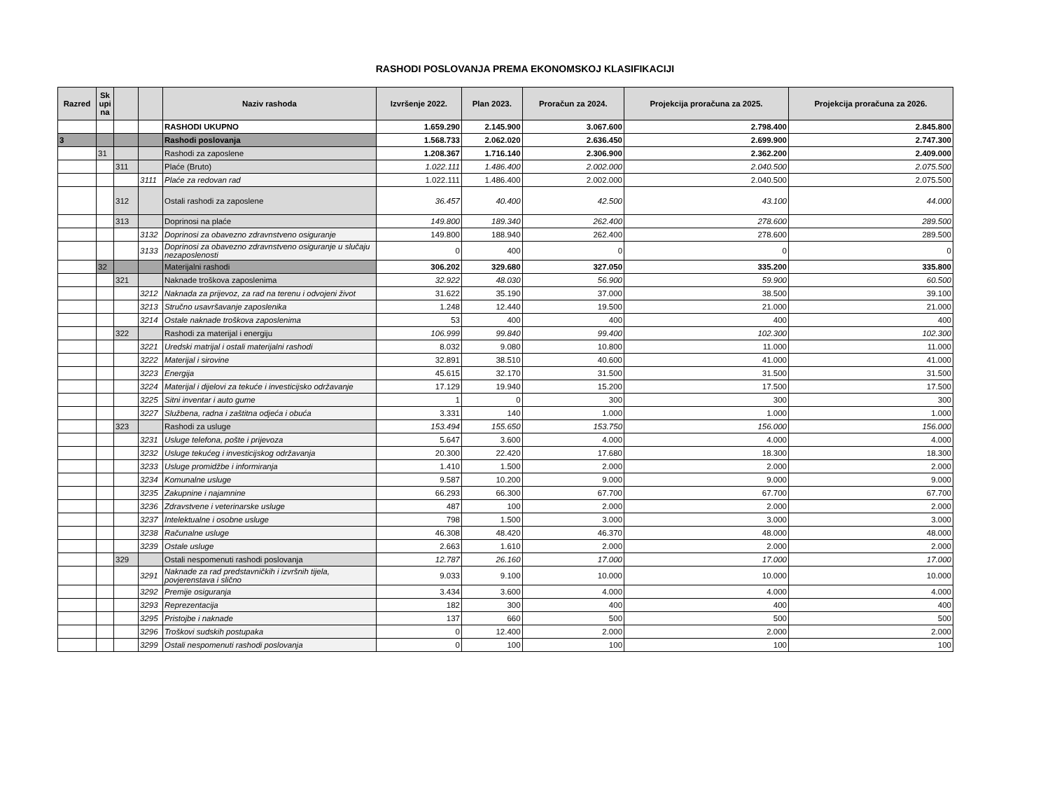RASHODI POSLOVANJA PREMA EKONOMSKOJ KLASIFIKACIJI
| Razred | Sk upi na | | | Naziv rashoda | Izvršenje 2022. | Plan 2023. | Proračun za 2024. | Projekcija proračuna za 2025. | Projekcija proračuna za 2026. |
| --- | --- | --- | --- | --- | --- | --- | --- | --- | --- |
| | | | | RASHODI UKUPNO | 1.659.290 | 2.145.900 | 3.067.600 | 2.798.400 | 2.845.800 |
| 3 | | | | Rashodi poslovanja | 1.568.733 | 2.062.020 | 2.636.450 | 2.699.900 | 2.747.300 |
| | 31 | | | Rashodi za zaposlene | 1.208.367 | 1.716.140 | 2.306.900 | 2.362.200 | 2.409.000 |
| | | 311 | | Plaće (Bruto) | 1.022.111 | 1.486.400 | 2.002.000 | 2.040.500 | 2.075.500 |
| | | | 3111 | Plaće za redovan rad | 1.022.111 | 1.486.400 | 2.002.000 | 2.040.500 | 2.075.500 |
| | | 312 | | Ostali rashodi za zaposlene | 36.457 | 40.400 | 42.500 | 43.100 | 44.000 |
| | | 313 | | Doprinosi na plaće | 149.800 | 189.340 | 262.400 | 278.600 | 289.500 |
| | | | 3132 | Doprinosi za obavezno zdravnstveno osiguranje | 149.800 | 188.940 | 262.400 | 278.600 | 289.500 |
| | | | 3133 | Doprinosi za obavezno zdravnstveno osiguranje u slučaju nezaposlenosti | 0 | 400 | 0 | 0 | 0 |
| | 32 | | | Materijalni rashodi | 306.202 | 329.680 | 327.050 | 335.200 | 335.800 |
| | | 321 | | Naknade troškova zaposlenima | 32.922 | 48.030 | 56.900 | 59.900 | 60.500 |
| | | | 3212 | Naknada za prijevoz, za rad na terenu i odvojeni život | 31.622 | 35.190 | 37.000 | 38.500 | 39.100 |
| | | | 3213 | Stručno usavršavanje zaposlenika | 1.248 | 12.440 | 19.500 | 21.000 | 21.000 |
| | | | 3214 | Ostale naknade troškova zaposlenima | 53 | 400 | 400 | 400 | 400 |
| | | 322 | | Rashodi za materijal i energiju | 106.999 | 99.840 | 99.400 | 102.300 | 102.300 |
| | | | 3221 | Uredski matrijal i ostali materijalni rashodi | 8.032 | 9.080 | 10.800 | 11.000 | 11.000 |
| | | | 3222 | Materijal i sirovine | 32.891 | 38.510 | 40.600 | 41.000 | 41.000 |
| | | | 3223 | Energija | 45.615 | 32.170 | 31.500 | 31.500 | 31.500 |
| | | | 3224 | Materijal i dijelovi za tekuće i investicijsko održavanje | 17.129 | 19.940 | 15.200 | 17.500 | 17.500 |
| | | | 3225 | Sitni inventar i auto gume | 1 | 0 | 300 | 300 | 300 |
| | | | 3227 | Službena, radna i zaštitna odjeća i obuća | 3.331 | 140 | 1.000 | 1.000 | 1.000 |
| | | 323 | | Rashodi za usluge | 153.494 | 155.650 | 153.750 | 156.000 | 156.000 |
| | | | 3231 | Usluge telefona, pošte i prijevoza | 5.647 | 3.600 | 4.000 | 4.000 | 4.000 |
| | | | 3232 | Usluge tekućeg i investicijskog održavanja | 20.300 | 22.420 | 17.680 | 18.300 | 18.300 |
| | | | 3233 | Usluge promidžbe i informiranja | 1.410 | 1.500 | 2.000 | 2.000 | 2.000 |
| | | | 3234 | Komunalne usluge | 9.587 | 10.200 | 9.000 | 9.000 | 9.000 |
| | | | 3235 | Zakupnine i najamnine | 66.293 | 66.300 | 67.700 | 67.700 | 67.700 |
| | | | 3236 | Zdravstvene i veterinarske usluge | 487 | 100 | 2.000 | 2.000 | 2.000 |
| | | | 3237 | Intelektualne i osobne usluge | 798 | 1.500 | 3.000 | 3.000 | 3.000 |
| | | | 3238 | Računalne usluge | 46.308 | 48.420 | 46.370 | 48.000 | 48.000 |
| | | | 3239 | Ostale usluge | 2.663 | 1.610 | 2.000 | 2.000 | 2.000 |
| | | 329 | | Ostali nespomenuti rashodi poslovanja | 12.787 | 26.160 | 17.000 | 17.000 | 17.000 |
| | | | 3291 | Naknade za rad predstavničkih i izvršnih tijela, povjerenstava i slično | 9.033 | 9.100 | 10.000 | 10.000 | 10.000 |
| | | | 3292 | Premije osiguranja | 3.434 | 3.600 | 4.000 | 4.000 | 4.000 |
| | | | 3293 | Reprezentacija | 182 | 300 | 400 | 400 | 400 |
| | | | 3295 | Pristojbe i naknade | 137 | 660 | 500 | 500 | 500 |
| | | | 3296 | Troškovi sudskih postupaka | 0 | 12.400 | 2.000 | 2.000 | 2.000 |
| | | | 3299 | Ostali nespomenuti rashodi poslovanja | 0 | 100 | 100 | 100 | 100 |